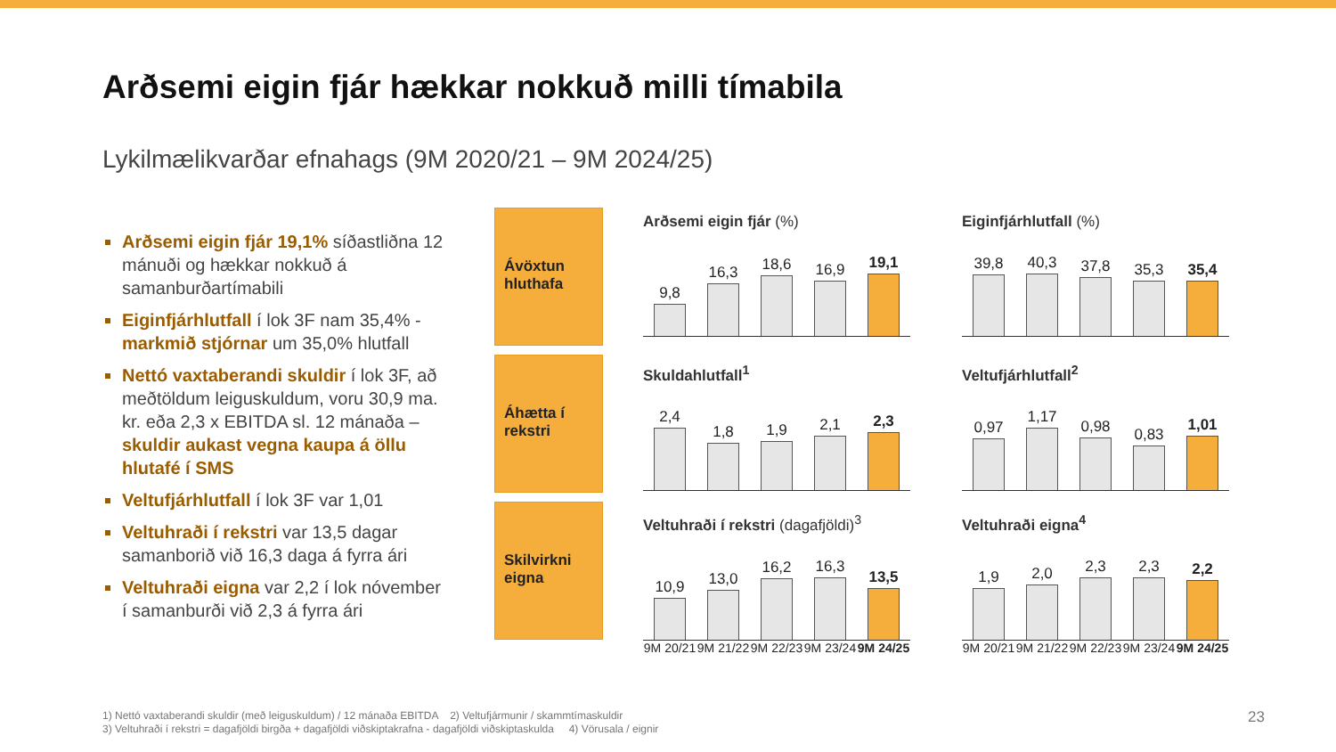Arðsemi eigin fjár hækkar nokkuð milli tímabila
Lykilmælikvarðar efnahags (9M 2020/21 – 9M 2024/25)
Arðsemi eigin fjár 19,1% síðastliðna 12 mánuði og hækkar nokkuð á samanburðartímabili
Eiginfjárhlutfall í lok 3F nam 35,4% - markmið stjórnar um 35,0% hlutfall
Nettó vaxtaberandi skuldir í lok 3F, að meðtöldum leiguskuldum, voru 30,9 ma. kr. eða 2,3 x EBITDA sl. 12 mánaða – skuldir aukast vegna kaupa á öllu hlutafé í SMS
Veltufjárhlutfall í lok 3F var 1,01
Veltuhraði í rekstri var 13,5 dagar samanborið við 16,3 daga á fyrra ári
Veltuhraði eigna var 2,2 í lok nóvember í samanburði við 2,3 á fyrra ári
Ávöxtun hluthafa
Áhætta í rekstri
Skilvirkni eigna
Arðsemi eigin fjár (%)
9,8
16,3
18,6
16,9
19,1
Eiginfjárhlutfall (%)
39,8
40,3
37,8
35,3
35,4
Skuldahlutfall<sup>1</sup>
2,4
1,8
1,9
2,1
2,3
Veltufjárhlutfall<sup>2</sup>
0,97
1,17
0,98
0,83
1,01
Veltuhraði í rekstri (dagafjöldi)<sup>3</sup>
10,9
13,0
16,2
16,3
13,5
9M 20/21 9M 21/22 9M 22/23 9M 23/24 9M 24/25
Veltuhraði eigna<sup>4</sup>
1,9
2,0
2,3
2,3
2,2
9M 20/21 9M 21/22 9M 22/23 9M 23/24 9M 24/25
1) Nettó vaxtaberandi skuldir (með leiguskuldum) / 12 mánaða EBITDA 2) Veltufjármunir / skammtímaskuldir
3) Veltuhraði í rekstri = dagafjöldi birgða + dagafjöldi viðskiptakrafna - dagafjöldi viðskiptaskulda 4) Vörusala / eignir
23